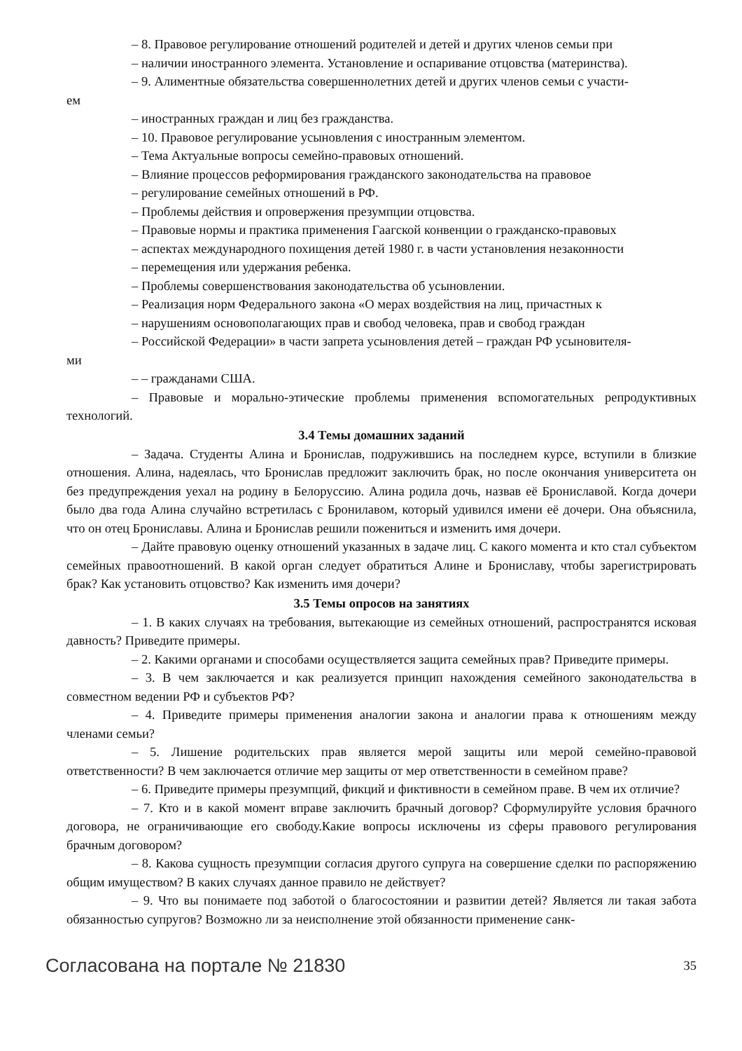– 8. Правовое регулирование отношений родителей и детей и других членов семьи при
– наличии иностранного элемента. Установление и оспаривание отцовства (материнства).
– 9. Алиментные обязательства совершеннолетних детей и других членов семьи с участи-
ем
– иностранных граждан и лиц без гражданства.
– 10. Правовое регулирование усыновления с иностранным элементом.
– Тема Актуальные вопросы семейно-правовых отношений.
– Влияние процессов реформирования гражданского законодательства на правовое
– регулирование семейных отношений в РФ.
– Проблемы действия и опровержения презумпции отцовства.
– Правовые нормы и практика применения Гаагской конвенции о гражданско-правовых
– аспектах международного похищения детей 1980 г. в части установления незаконности
– перемещения или удержания ребенка.
– Проблемы совершенствования законодательства об усыновлении.
– Реализация норм Федерального закона «О мерах воздействия на лиц, причастных к
– нарушениям основополагающих прав и свобод человека, прав и свобод граждан
– Российской Федерации» в части запрета усыновления детей – граждан РФ усыновителя-
ми
– – гражданами США.
– Правовые и морально-этические проблемы применения вспомогательных репродуктивных технологий.
3.4 Темы домашних заданий
– Задача. Студенты Алина и Бронислав, подружившись на последнем курсе, вступили в близкие отношения. Алина, надеялась, что Бронислав предложит заключить брак, но после окончания университета он без предупреждения уехал на родину в Белоруссию. Алина родила дочь, назвав её Брониславой. Когда дочери было два года Алина случайно встретилась с Бронилавом, который удивился имени её дочери. Она объяснила, что он отец Брониславы. Алина и Бронислав решили пожениться и изменить имя дочери.
– Дайте правовую оценку отношений указанных в задаче лиц. С какого момента и кто стал субъектом семейных правоотношений. В какой орган следует обратиться Алине и Брониславу, чтобы зарегистрировать брак? Как установить отцовство? Как изменить имя дочери?
3.5 Темы опросов на занятиях
– 1. В каких случаях на требования, вытекающие из семейных отношений, распространятся исковая давность? Приведите примеры.
– 2. Какими органами и способами осуществляется защита семейных прав? Приведите примеры.
– 3. В чем заключается и как реализуется принцип нахождения семейного законодательства в совместном ведении РФ и субъектов РФ?
– 4. Приведите примеры применения аналогии закона и аналогии права к отношениям между членами семьи?
– 5. Лишение родительских прав является мерой защиты или мерой семейно-правовой ответственности? В чем заключается отличие мер защиты от мер ответственности в семейном праве?
– 6. Приведите примеры презумпций, фикций и фиктивности в семейном праве. В чем их отличие?
– 7. Кто и в какой момент вправе заключить брачный договор? Сформулируйте условия брачного договора, не ограничивающие его свободу.Какие вопросы исключены из сферы правового регулирования брачным договором?
– 8. Какова сущность презумпции согласия другого супруга на совершение сделки по распоряжению общим имуществом? В каких случаях данное правило не действует?
– 9. Что вы понимаете под заботой о благосостоянии и развитии детей? Является ли такая забота обязанностью супругов? Возможно ли за неисполнение этой обязанности применение санк-
Согласована на портале № 21830 35